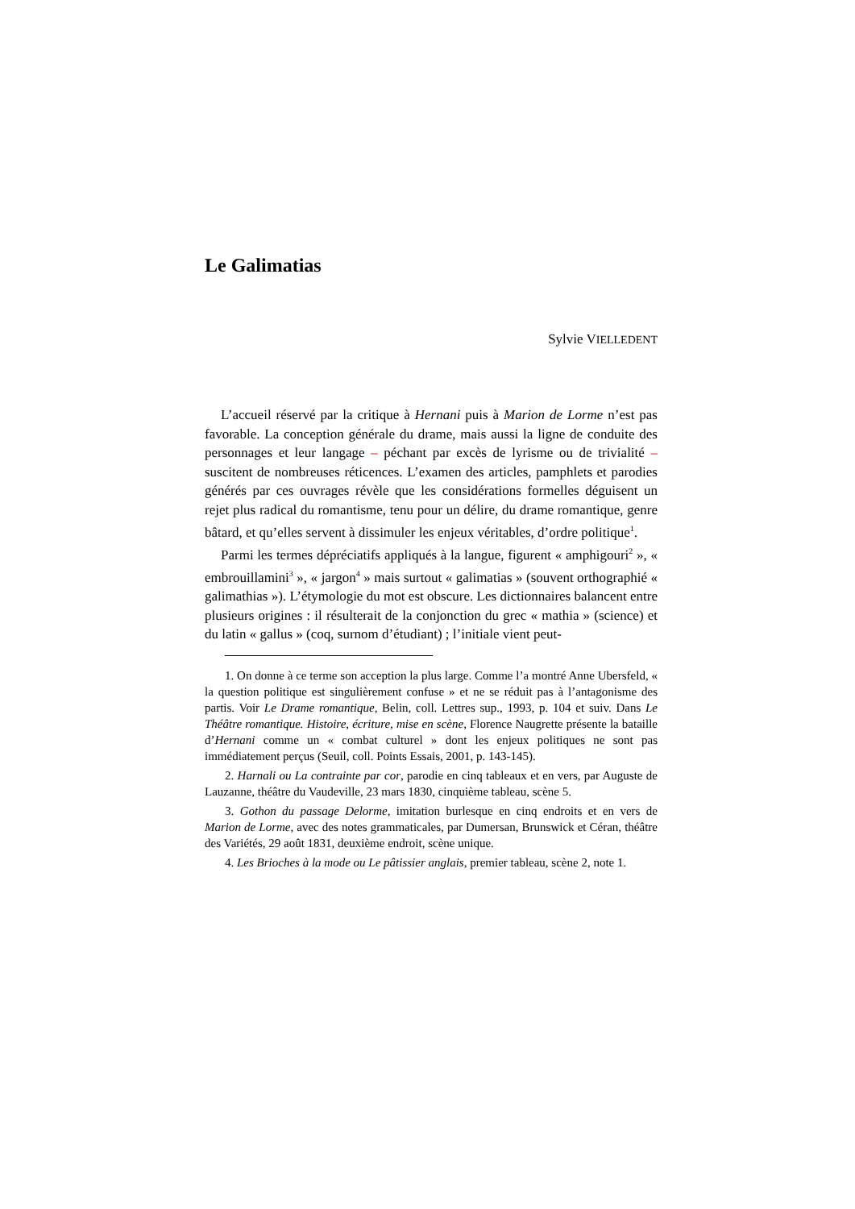Le Galimatias
Sylvie VIELLEDENT
L’accueil réservé par la critique à Hernani puis à Marion de Lorme n’est pas favorable. La conception générale du drame, mais aussi la ligne de conduite des personnages et leur langage – péchant par excès de lyrisme ou de trivialité – suscitent de nombreuses réticences. L’examen des articles, pamphlets et parodies générés par ces ouvrages révèle que les considérations formelles déguisent un rejet plus radical du romantisme, tenu pour un délire, du drame romantique, genre bâtard, et qu’elles servent à dissimuler les enjeux véritables, d’ordre politique<sup>1</sup>.
Parmi les termes dépréciatifs appliqués à la langue, figurent « amphigouri<sup>2</sup> », « embrouillamini<sup>3</sup> », « jargon<sup>4</sup> » mais surtout « galimatias » (souvent orthographié « galimathias »). L’étymologie du mot est obscure. Les dictionnaires balancent entre plusieurs origines : il résulterait de la conjonction du grec « mathia » (science) et du latin « gallus » (coq, surnom d’étudiant) ; l’initiale vient peut-
1. On donne à ce terme son acception la plus large. Comme l’a montré Anne Ubersfeld, « la question politique est singulièrement confuse » et ne se réduit pas à l’antagonisme des partis. Voir Le Drame romantique, Belin, coll. Lettres sup., 1993, p. 104 et suiv. Dans Le Théâtre romantique. Histoire, écriture, mise en scène, Florence Naugrette présente la bataille d’Hernani comme un « combat culturel » dont les enjeux politiques ne sont pas immédiatement perçus (Seuil, coll. Points Essais, 2001, p. 143-145).
2. Harnali ou La contrainte par cor, parodie en cinq tableaux et en vers, par Auguste de Lauzanne, théâtre du Vaudeville, 23 mars 1830, cinquième tableau, scène 5.
3. Gothon du passage Delorme, imitation burlesque en cinq endroits et en vers de Marion de Lorme, avec des notes grammaticales, par Dumersan, Brunswick et Céran, théâtre des Variétés, 29 août 1831, deuxième endroit, scène unique.
4. Les Brioches à la mode ou Le pâtissier anglais, premier tableau, scène 2, note 1.